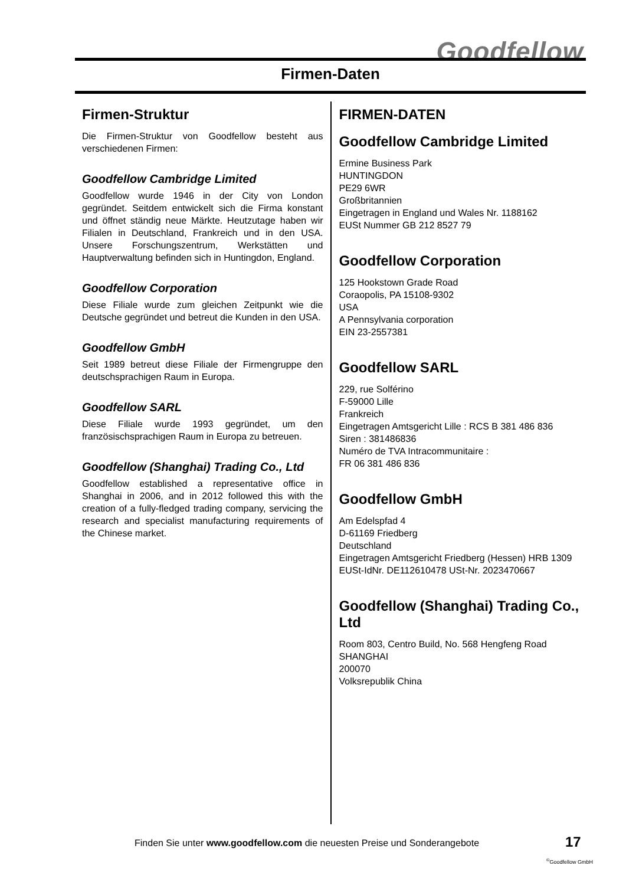Goodfellow
Firmen-Daten
Firmen-Struktur
Die Firmen-Struktur von Goodfellow besteht aus verschiedenen Firmen:
Goodfellow Cambridge Limited
Goodfellow wurde 1946 in der City von London gegründet. Seitdem entwickelt sich die Firma konstant und öffnet ständig neue Märkte. Heutzutage haben wir Filialen in Deutschland, Frankreich und in den USA. Unsere Forschungszentrum, Werkstätten und Hauptverwaltung befinden sich in Huntingdon, England.
Goodfellow Corporation
Diese Filiale wurde zum gleichen Zeitpunkt wie die Deutsche gegründet und betreut die Kunden in den USA.
Goodfellow GmbH
Seit 1989 betreut diese Filiale der Firmengruppe den deutschsprachigen Raum in Europa.
Goodfellow SARL
Diese Filiale wurde 1993 gegründet, um den französischsprachigen Raum in Europa zu betreuen.
Goodfellow (Shanghai) Trading Co., Ltd
Goodfellow established a representative office in Shanghai in 2006, and in 2012 followed this with the creation of a fully-fledged trading company, servicing the research and specialist manufacturing requirements of the Chinese market.
FIRMEN-DATEN
Goodfellow Cambridge Limited
Ermine Business Park
HUNTINGDON
PE29 6WR
Großbritannien
Eingetragen in England und Wales Nr. 1188162
EUSt Nummer GB 212 8527 79
Goodfellow Corporation
125 Hookstown Grade Road
Coraopolis, PA 15108-9302
USA
A Pennsylvania corporation
EIN 23-2557381
Goodfellow SARL
229, rue Solférino
F-59000 Lille
Frankreich
Eingetragen Amtsgericht Lille : RCS B 381 486 836
Siren : 381486836
Numéro de TVA Intracommunitaire :
FR 06 381 486 836
Goodfellow GmbH
Am Edelspfad 4
D-61169 Friedberg
Deutschland
Eingetragen Amtsgericht Friedberg (Hessen) HRB 1309
EUSt-IdNr. DE112610478 USt-Nr. 2023470667
Goodfellow (Shanghai) Trading Co., Ltd
Room 803, Centro Build, No. 568 Hengfeng Road
SHANGHAI
200070
Volksrepublik China
Finden Sie unter www.goodfellow.com die neuesten Preise und Sonderangebote
17
<sup>©</sup>Goodfellow GmbH